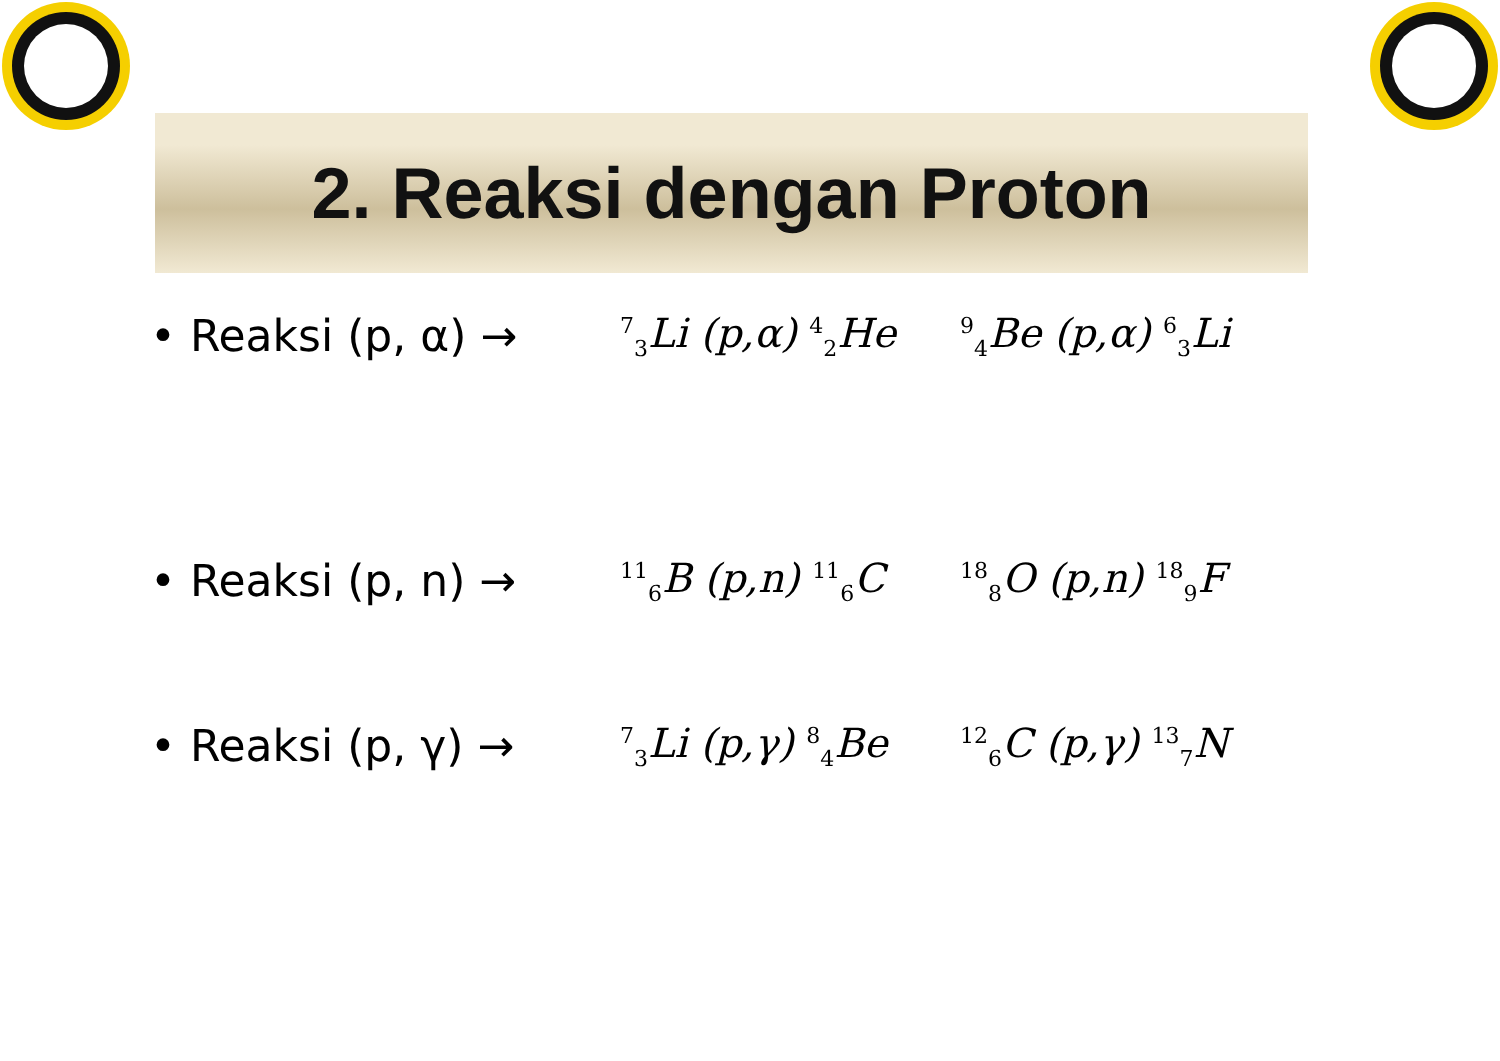2. Reaksi dengan Proton
• Reaksi (p, α) →<sup>7</sup><sub>3</sub>Li (p,α) <sup>4</sup><sub>2</sub>He <sup>9</sup><sub>4</sub>Be (p,α) <sup>6</sup><sub>3</sub>Li
• Reaksi (p, n) →<sup>11</sup><sub>6</sub>B (p,n) <sup>11</sup><sub>6</sub>C <sup>18</sup><sub>8</sub>O (p,n) <sup>18</sup><sub>9</sub>F
• Reaksi (p, γ) →<sup>7</sup><sub>3</sub>Li (p,γ) <sup>8</sup><sub>4</sub>Be <sup>12</sup><sub>6</sub>C (p,γ) <sup>13</sup><sub>7</sub>N